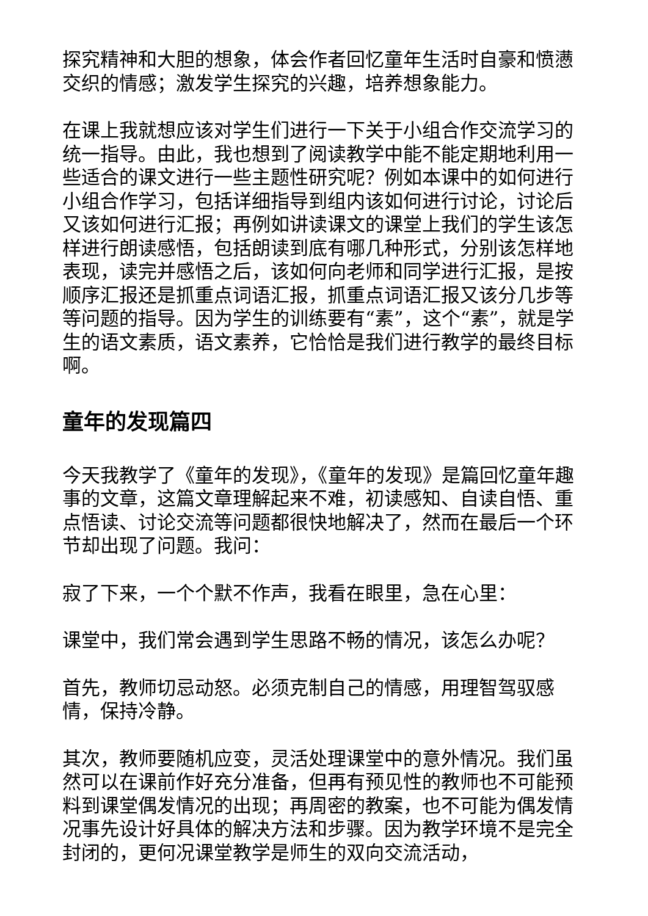探究精神和大胆的想象，体会作者回忆童年生活时自豪和愤懑交织的情感；激发学生探究的兴趣，培养想象能力。
在课上我就想应该对学生们进行一下关于小组合作交流学习的统一指导。由此，我也想到了阅读教学中能不能定期地利用一些适合的课文进行一些主题性研究呢？例如本课中的如何进行小组合作学习，包括详细指导到组内该如何进行讨论，讨论后又该如何进行汇报；再例如讲读课文的课堂上我们的学生该怎样进行朗读感悟，包括朗读到底有哪几种形式，分别该怎样地表现，读完并感悟之后，该如何向老师和同学进行汇报，是按顺序汇报还是抓重点词语汇报，抓重点词语汇报又该分几步等等问题的指导。因为学生的训练要有“素”，这个“素”，就是学生的语文素质，语文素养，它恰恰是我们进行教学的最终目标啊。
童年的发现篇四
今天我教学了《童年的发现》，《童年的发现》是篇回忆童年趣事的文章，这篇文章理解起来不难，初读感知、自读自悟、重点悟读、讨论交流等问题都很快地解决了，然而在最后一个环节却出现了问题。我问：
寂了下来，一个个默不作声，我看在眼里，急在心里：
课堂中，我们常会遇到学生思路不畅的情况，该怎么办呢？
首先，教师切忌动怒。必须克制自己的情感，用理智驾驭感情，保持冷静。
其次，教师要随机应变，灵活处理课堂中的意外情况。我们虽然可以在课前作好充分准备，但再有预见性的教师也不可能预料到课堂偶发情况的出现；再周密的教案，也不可能为偶发情况事先设计好具体的解决方法和步骤。因为教学环境不是完全封闭的，更何况课堂教学是师生的双向交流活动，